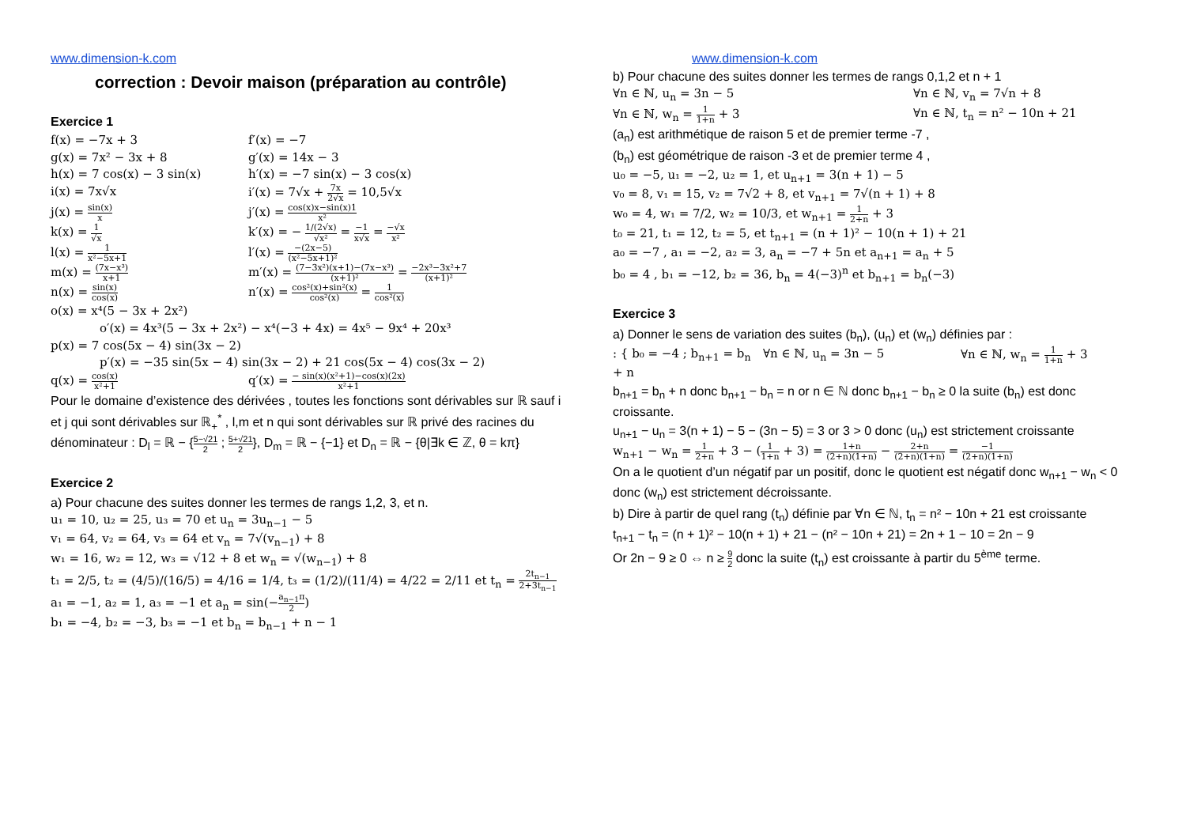www.dimension-k.com
correction : Devoir maison (préparation au contrôle)
Exercice 1
f(x) = −7x + 3
f′(x) = −7
g(x) = 7x² − 3x + 8
g′(x) = 14x − 3
h(x) = 7 cos(x) − 3 sin(x)
h′(x) = −7 sin(x) − 3 cos(x)
i(x) = 7x√x
i′(x) = 7√x + 7x 2√x = 10,5√x
j(x) = sin(x) x
j′(x) = cos(x)x−sin(x)1 x²
k(x) = 1 √x
k′(x) = − 1/(2√x) √x² = −1 x√x = −√x x²
l(x) = 1 x²−5x+1
l′(x) = −(2x−5) (x²−5x+1)²
m(x) = (7x−x³) x+1
m′(x) = (7−3x²)(x+1)−(7x−x³) (x+1)² = −2x³−3x²+7 (x+1)²
n(x) = sin(x) cos(x)
n′(x) = cos²(x)+sin²(x) cos²(x) = 1 cos²(x)
o(x) = x⁴(5 − 3x + 2x²)
o′(x) = 4x³(5 − 3x + 2x²) − x⁴(−3 + 4x) = 4x⁵ − 9x⁴ + 20x³
p(x) = 7 cos(5x − 4) sin(3x − 2)
p′(x) = −35 sin(5x − 4) sin(3x − 2) + 21 cos(5x − 4) cos(3x − 2)
q(x) = cos(x) x²+1
q′(x) = − sin(x)(x²+1)−cos(x)(2x) x²+1
Pour le domaine d’existence des dérivées , toutes les fonctions sont dérivables sur ℝ sauf i et j qui sont dérivables sur ℝ<sub>+</sub><sup>*</sup> , l,m et n qui sont dérivables sur ℝ privé des racines du dénominateur : D<sub>l</sub> = ℝ − {5−√21 2 ; 5+√21 2}, D<sub>m</sub> = ℝ − {−1} et D<sub>n</sub> = ℝ − {θ|∃k ∈ ℤ, θ = kπ}
Exercice 2
a) Pour chacune des suites donner les termes de rangs 1,2, 3, et n.
u₁ = 10, u₂ = 25, u₃ = 70 et u<sub>n</sub> = 3u<sub>n−1</sub> − 5
v₁ = 64, v₂ = 64, v₃ = 64 et v<sub>n</sub> = 7√(v<sub>n−1</sub>) + 8
w₁ = 16, w₂ = 12, w₃ = √12 + 8 et w<sub>n</sub> = √(w<sub>n−1</sub>) + 8
t₁ = 2/5, t₂ = (4/5)/(16/5) = 4/16 = 1/4, t₃ = (1/2)/(11/4) = 4/22 = 2/11 et t<sub>n</sub> = 2t<sub>n−1</sub> 2+3t<sub>n−1</sub>
a₁ = −1, a₂ = 1, a₃ = −1 et a<sub>n</sub> = sin(−a<sub>n−1</sub>π 2)
b₁ = −4, b₂ = −3, b₃ = −1 et b<sub>n</sub> = b<sub>n−1</sub> + n − 1
www.dimension-k.com
b) Pour chacune des suites donner les termes de rangs 0,1,2 et n + 1
∀n ∈ ℕ, u<sub>n</sub> = 3n − 5
∀n ∈ ℕ, v<sub>n</sub> = 7√n + 8
∀n ∈ ℕ, w<sub>n</sub> = 1 1+n + 3
∀n ∈ ℕ, t<sub>n</sub> = n² − 10n + 21
(a<sub>n</sub>) est arithmétique de raison 5 et de premier terme -7 ,
(b<sub>n</sub>) est géométrique de raison -3 et de premier terme 4 ,
u₀ = −5, u₁ = −2, u₂ = 1, et u<sub>n+1</sub> = 3(n + 1) − 5
v₀ = 8, v₁ = 15, v₂ = 7√2 + 8, et v<sub>n+1</sub> = 7√(n + 1) + 8
w₀ = 4, w₁ = 7/2, w₂ = 10/3, et w<sub>n+1</sub> = 1 2+n + 3
t₀ = 21, t₁ = 12, t₂ = 5, et t<sub>n+1</sub> = (n + 1)² − 10(n + 1) + 21
a₀ = −7 , a₁ = −2, a₂ = 3, a<sub>n</sub> = −7 + 5n et a<sub>n+1</sub> = a<sub>n</sub> + 5
b₀ = 4 , b₁ = −12, b₂ = 36, b<sub>n</sub> = 4(−3)<sup>n</sup> et b<sub>n+1</sub> = b<sub>n</sub>(−3)
Exercice 3
a) Donner le sens de variation des suites (b<sub>n</sub>), (u<sub>n</sub>) et (w<sub>n</sub>) définies par :
: { b₀ = −4 ; b<sub>n+1</sub> = b<sub>n</sub> + n
∀n ∈ ℕ, u<sub>n</sub> = 3n − 5
∀n ∈ ℕ, w<sub>n</sub> = 1 1+n + 3
b<sub>n+1</sub> = b<sub>n</sub> + n donc b<sub>n+1</sub> − b<sub>n</sub> = n or n ∈ ℕ donc b<sub>n+1</sub> − b<sub>n</sub> ≥ 0 la suite (b<sub>n</sub>) est donc croissante.
u<sub>n+1</sub> − u<sub>n</sub> = 3(n + 1) − 5 − (3n − 5) = 3 or 3 > 0 donc (u<sub>n</sub>) est strictement croissante
w<sub>n+1</sub> − w<sub>n</sub> = 1 2+n + 3 − (1 1+n + 3) = 1+n (2+n)(1+n) − 2+n (2+n)(1+n) = −1 (2+n)(1+n)
On a le quotient d’un négatif par un positif, donc le quotient est négatif donc w<sub>n+1</sub> − w<sub>n</sub> < 0 donc (w<sub>n</sub>) est strictement décroissante.
b) Dire à partir de quel rang (t<sub>n</sub>) définie par ∀n ∈ ℕ, t<sub>n</sub> = n² − 10n + 21 est croissante
t<sub>n+1</sub> − t<sub>n</sub> = (n + 1)² − 10(n + 1) + 21 − (n² − 10n + 21) = 2n + 1 − 10 = 2n − 9
Or 2n − 9 ≥ 0 ⇔ n ≥ 9 2 donc la suite (t<sub>n</sub>) est croissante à partir du 5<sup>ème</sup> terme.